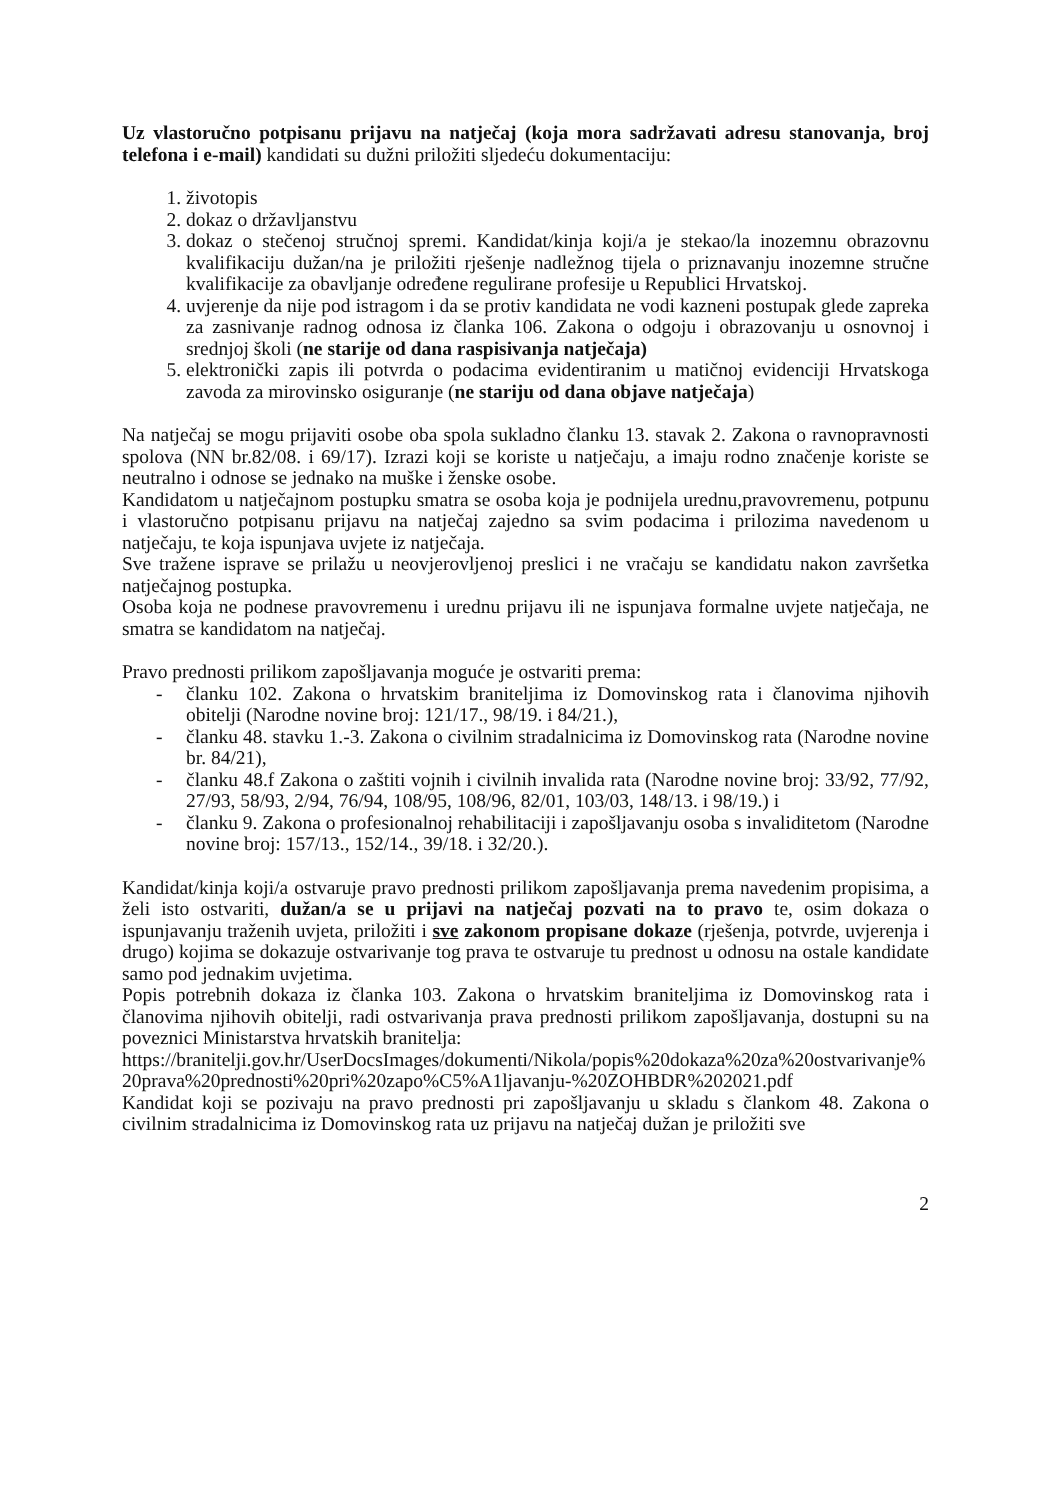Uz vlastoručno potpisanu prijavu na natječaj (koja mora sadržavati adresu stanovanja, broj telefona i e-mail) kandidati su dužni priložiti sljedeću dokumentaciju:
1. životopis
2. dokaz o državljanstvu
3. dokaz o stečenoj stručnoj spremi. Kandidat/kinja koji/a je stekao/la inozemnu obrazovnu kvalifikaciju dužan/na je priložiti rješenje nadležnog tijela o priznavanju inozemne stručne kvalifikacije za obavljanje određene regulirane profesije u Republici Hrvatskoj.
4. uvjerenje da nije pod istragom i da se protiv kandidata ne vodi kazneni postupak glede zapreka za zasnivanje radnog odnosa iz članka 106. Zakona o odgoju i obrazovanju u osnovnoj i srednjoj školi (ne starije od dana raspisivanja natječaja)
5. elektronički zapis ili potvrda o podacima evidentiranim u matičnoj evidenciji Hrvatskoga zavoda za mirovinsko osiguranje (ne stariju od dana objave natječaja)
Na natječaj se mogu prijaviti osobe oba spola sukladno članku 13. stavak 2. Zakona o ravnopravnosti spolova (NN br.82/08. i 69/17). Izrazi koji se koriste u natječaju, a imaju rodno značenje koriste se neutralno i odnose se jednako na muške i ženske osobe.
Kandidatom u natječajnom postupku smatra se osoba koja je podnijela urednu,pravovremenu, potpunu i vlastoručno potpisanu prijavu na natječaj zajedno sa svim podacima i prilozima navedenom u natječaju, te koja ispunjava uvjete iz natječaja.
Sve tražene isprave se prilažu u neovjerovljenoj preslici i ne vračaju se kandidatu nakon završetka natječajnog postupka.
Osoba koja ne podnese pravovremenu i urednu prijavu ili ne ispunjava formalne uvjete natječaja, ne smatra se kandidatom na natječaj.
Pravo prednosti prilikom zapošljavanja moguće je ostvariti prema:
- članku 102. Zakona o hrvatskim braniteljima iz Domovinskog rata i članovima njihovih obitelji (Narodne novine broj: 121/17., 98/19. i 84/21.),
- članku 48. stavku 1.-3. Zakona o civilnim stradalnicima iz Domovinskog rata (Narodne novine br. 84/21),
- članku 48.f Zakona o zaštiti vojnih i civilnih invalida rata (Narodne novine broj: 33/92, 77/92, 27/93, 58/93, 2/94, 76/94, 108/95, 108/96, 82/01, 103/03, 148/13. i 98/19.) i
- članku 9. Zakona o profesionalnoj rehabilitaciji i zapošljavanju osoba s invaliditetom (Narodne novine broj: 157/13., 152/14., 39/18. i 32/20.).
Kandidat/kinja koji/a ostvaruje pravo prednosti prilikom zapošljavanja prema navedenim propisima, a želi isto ostvariti, dužan/a se u prijavi na natječaj pozvati na to pravo te, osim dokaza o ispunjavanju traženih uvjeta, priložiti i sve zakonom propisane dokaze (rješenja, potvrde, uvjerenja i drugo) kojima se dokazuje ostvarivanje tog prava te ostvaruje tu prednost u odnosu na ostale kandidate samo pod jednakim uvjetima.
Popis potrebnih dokaza iz članka 103. Zakona o hrvatskim braniteljima iz Domovinskog rata i članovima njihovih obitelji, radi ostvarivanja prava prednosti prilikom zapošljavanja, dostupni su na poveznici Ministarstva hrvatskih branitelja:
https://branitelji.gov.hr/UserDocsImages/dokumenti/Nikola/popis%20dokaza%20za%20ostvarivanje%20prava%20prednosti%20pri%20zapo%C5%A1ljavanju-%20ZOHBDR%202021.pdf
Kandidat koji se pozivaju na pravo prednosti pri zapošljavanju u skladu s člankom 48. Zakona o civilnim stradalnicima iz Domovinskog rata uz prijavu na natječaj dužan je priložiti sve
2